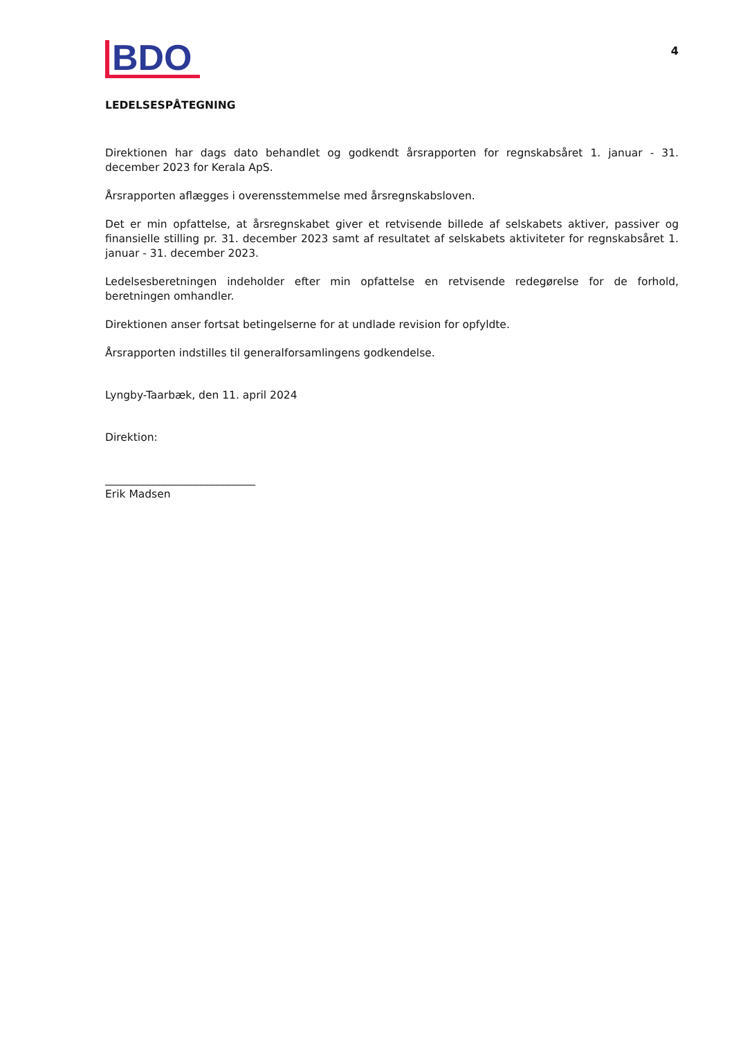BDO
4
LEDELSESPÅTEGNING
Direktionen har dags dato behandlet og godkendt årsrapporten for regnskabsåret 1. januar - 31. december 2023 for Kerala ApS.
Årsrapporten aflægges i overensstemmelse med årsregnskabsloven.
Det er min opfattelse, at årsregnskabet giver et retvisende billede af selskabets aktiver, passiver og finansielle stilling pr. 31. december 2023 samt af resultatet af selskabets aktiviteter for regnskabsåret 1. januar - 31. december 2023.
Ledelsesberetningen indeholder efter min opfattelse en retvisende redegørelse for de forhold, beretningen omhandler.
Direktionen anser fortsat betingelserne for at undlade revision for opfyldte.
Årsrapporten indstilles til generalforsamlingens godkendelse.
Lyngby-Taarbæk, den 11. april 2024
Direktion:
____________________________
Erik Madsen